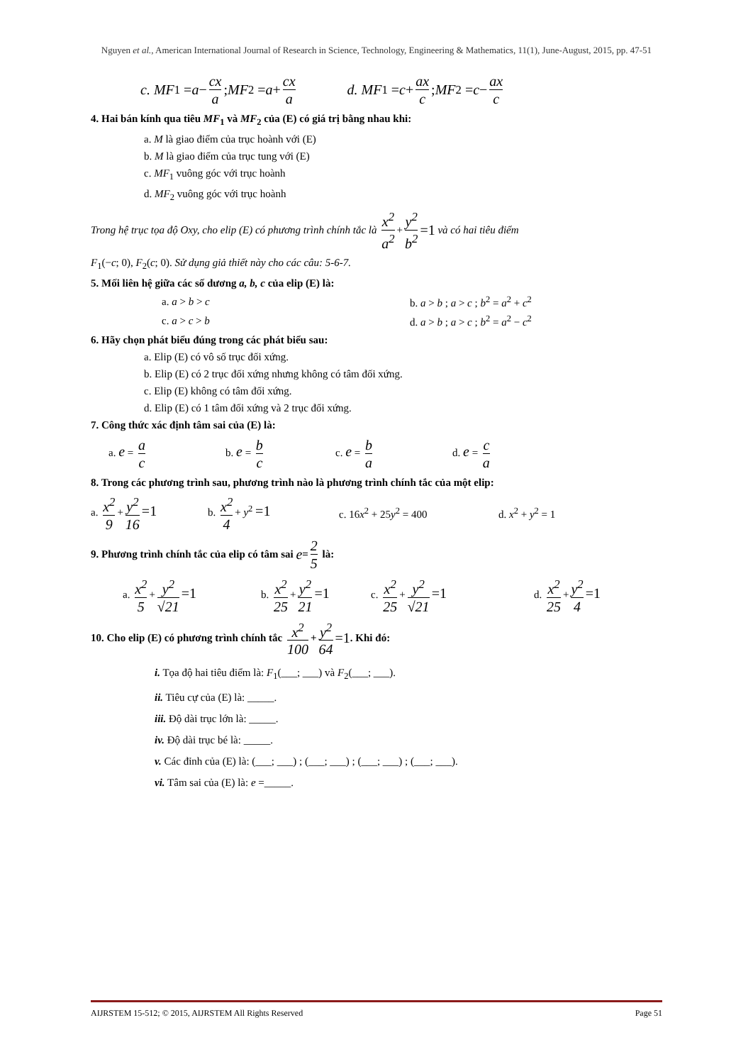Nguyen et al., American International Journal of Research in Science, Technology, Engineering & Mathematics, 11(1), June-August, 2015, pp. 47-51
c. MF<sub>1</sub> = a − cx a ; MF<sub>2</sub> = a + cx a d. MF<sub>1</sub> = c + ax c ; MF<sub>2</sub> = c − ax c
4. Hai bán kính qua tiêu MF<sub>1</sub> và MF<sub>2</sub> của (E) có giá trị bằng nhau khi:
a. M là giao điểm của trục hoành với (E)
b. M là giao điểm của trục tung với (E)
c. MF<sub>1</sub> vuông góc với trục hoành
d. MF<sub>2</sub> vuông góc với trục hoành
Trong hệ trục tọa độ Oxy, cho elip (E) có phương trình chính tắc là x<sup>2</sup> a<sup>2</sup> + y<sup>2</sup> b<sup>2</sup> =1 và có hai tiêu điểm
F<sub>1</sub>(−c; 0), F<sub>2</sub>(c; 0). Sử dụng giả thiết này cho các câu: 5-6-7.
5. Mối liên hệ giữa các số dương a, b, c của elip (E) là:
a. a > b > c b. a > b ; a > c ; b<sup>2</sup> = a<sup>2</sup> + c<sup>2</sup>
c. a > c > b d. a > b ; a > c ; b<sup>2</sup> = a<sup>2</sup> − c<sup>2</sup>
6. Hãy chọn phát biểu đúng trong các phát biểu sau:
a. Elip (E) có vô số trục đối xứng.
b. Elip (E) có 2 trục đối xứng nhưng không có tâm đối xứng.
c. Elip (E) không có tâm đối xứng.
d. Elip (E) có 1 tâm đối xứng và 2 trục đối xứng.
7. Công thức xác định tâm sai của (E) là:
a. e = a c b. e = b c c. e = b a d. e = c a
8. Trong các phương trình sau, phương trình nào là phương trình chính tắc của một elip:
a. x<sup>2</sup> 9 + y<sup>2</sup> 16 =1 b. x<sup>2</sup> 4 + y<sup>2</sup> =1 c. 16x<sup>2</sup> + 25y<sup>2</sup> = 400 d. x<sup>2</sup> + y<sup>2</sup> = 1
9. Phương trình chính tắc của elip có tâm sai e = 2 5 là:
a. x<sup>2</sup> 5 + y<sup>2</sup> √21 =1 b. x<sup>2</sup> 25 + y<sup>2</sup> 21 =1 c. x<sup>2</sup> 25 + y<sup>2</sup> √21 =1 d. x<sup>2</sup> 25 + y<sup>2</sup> 4 =1
10. Cho elip (E) có phương trình chính tắc x<sup>2</sup> 100 + y<sup>2</sup> 64 =1. Khi đó:
i. Tọa độ hai tiêu điểm là: F<sub>1</sub>(___; ___) và F<sub>2</sub>(___; ___).
ii. Tiêu cự của (E) là: _____.
iii. Độ dài trục lớn là: _____.
iv. Độ dài trục bé là: _____.
v. Các đỉnh của (E) là: (___; ___) ; (___; ___) ; (___; ___) ; (___; ___).
vi. Tâm sai của (E) là: e =_____.
AIJRSTEM 15-512; © 2015, AIJRSTEM All Rights Reserved Page 51